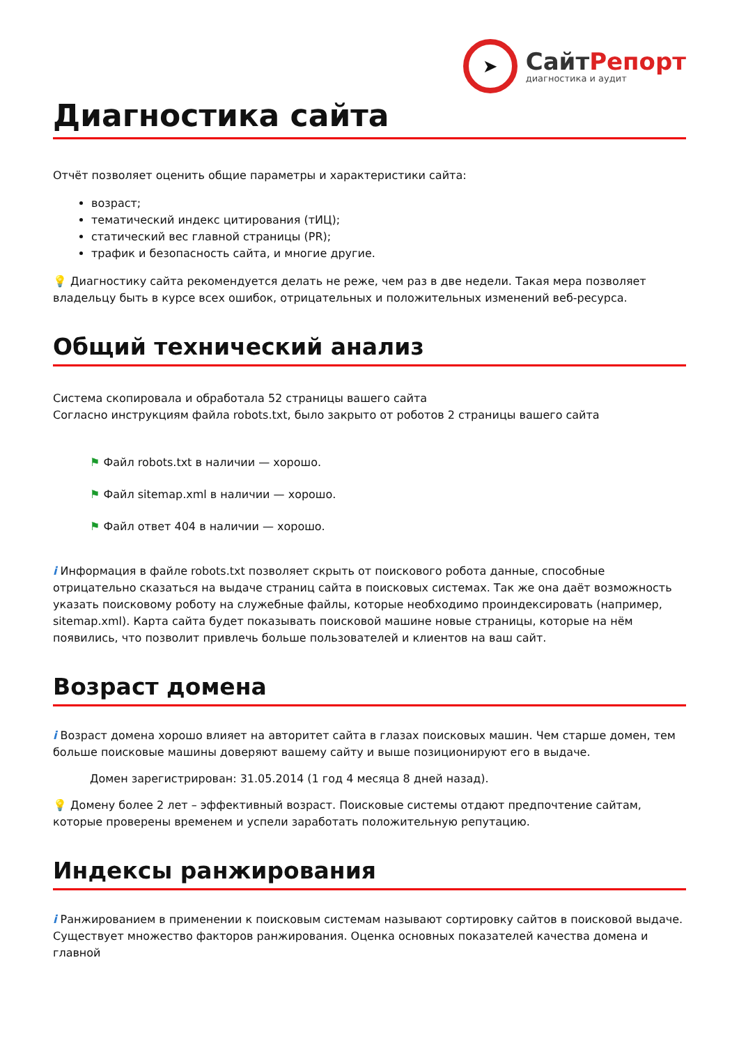➤
СайтРепорт
диагностика и аудит
Диагностика сайта
Отчёт позволяет оценить общие параметры и характеристики сайта:
возраст;
тематический индекс цитирования (тИЦ);
статический вес главной страницы (PR);
трафик и безопасность сайта, и многие другие.
💡 Диагностику сайта рекомендуется делать не реже, чем раз в две недели. Такая мера позволяет владельцу быть в курсе всех ошибок, отрицательных и положительных изменений веб-ресурса.
Общий технический анализ
Система скопировала и обработала 52 страницы вашего сайта
Согласно инструкциям файла robots.txt, было закрыто от роботов 2 страницы вашего сайта
⚑ Файл robots.txt в наличии — хорошо.
⚑ Файл sitemap.xml в наличии — хорошо.
⚑ Файл ответ 404 в наличии — хорошо.
i Информация в файле robots.txt позволяет скрыть от поискового робота данные, способные отрицательно сказаться на выдаче страниц сайта в поисковых системах. Так же она даёт возможность указать поисковому роботу на служебные файлы, которые необходимо проиндексировать (например, sitemap.xml). Карта сайта будет показывать поисковой машине новые страницы, которые на нём появились, что позволит привлечь больше пользователей и клиентов на ваш сайт.
Возраст домена
i Возраст домена хорошо влияет на авторитет сайта в глазах поисковых машин. Чем старше домен, тем больше поисковые машины доверяют вашему сайту и выше позиционируют его в выдаче.
Домен зарегистрирован: 31.05.2014 (1 год 4 месяца 8 дней назад).
💡 Домену более 2 лет – эффективный возраст. Поисковые системы отдают предпочтение сайтам, которые проверены временем и успели заработать положительную репутацию.
Индексы ранжирования
i Ранжированием в применении к поисковым системам называют сортировку сайтов в поисковой выдаче. Существует множество факторов ранжирования. Оценка основных показателей качества домена и главной